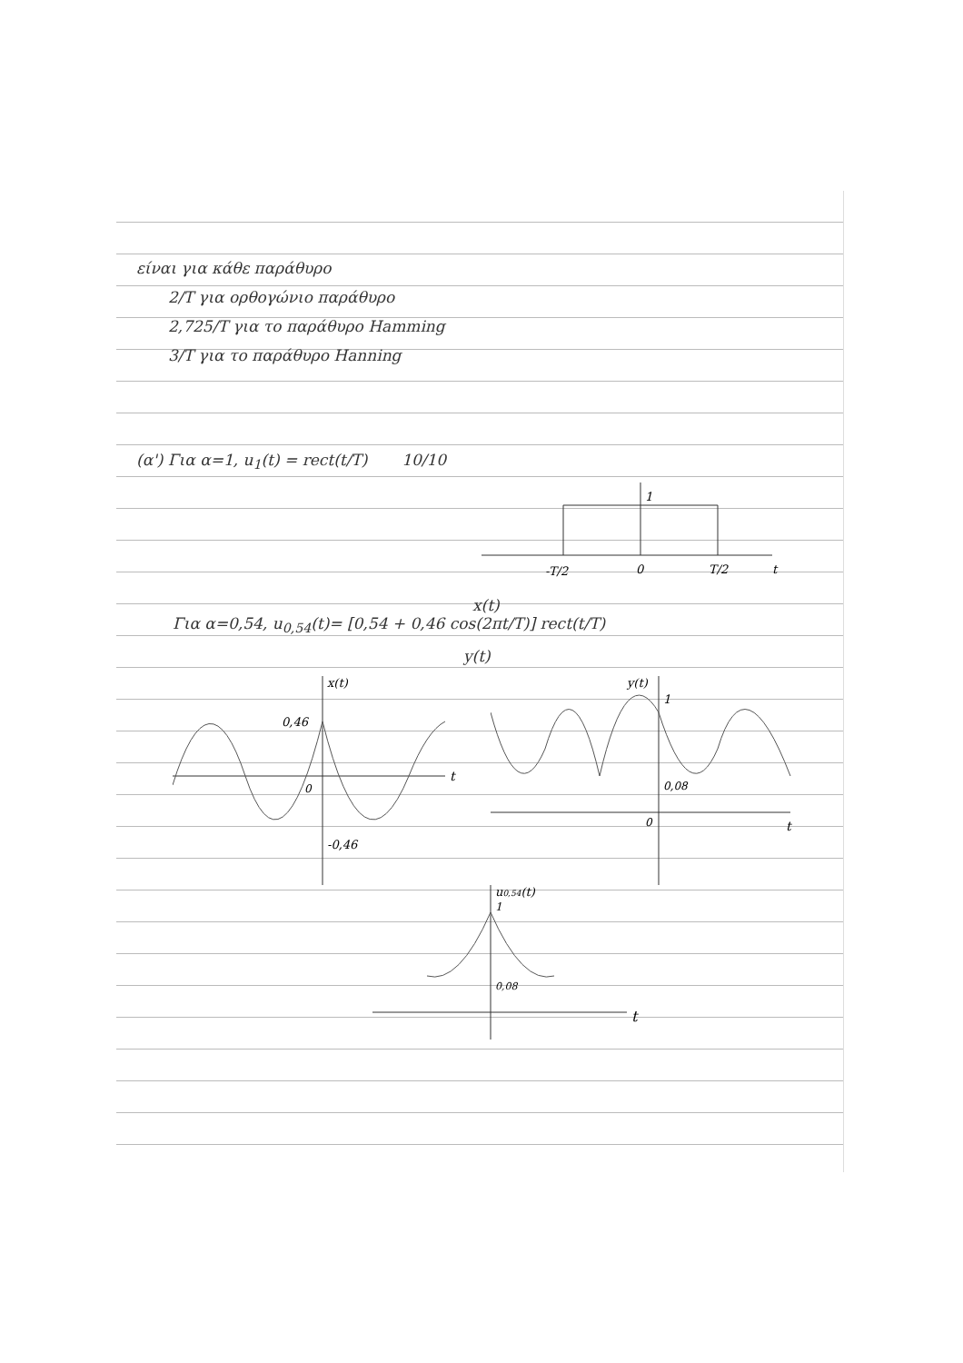είναι για κάθε παράθυρο
2/T για ορθογώνιο παράθυρο
2,725/T για το παράθυρο Hamming
3/T για το παράθυρο Hanning
(α') Για α=1, u<sub>1</sub>(t) = rect(t/T) 10/10
1
-T/2
0
T/2
t
x(t)
Για α=0,54, u<sub>0,54</sub>(t)= [0,54 + 0,46 cos(2πt/T)] rect(t/T)
y(t)
x(t)
0,46
0
-0,46
t
y(t)
1
0,08
0
t
u0,54(t)
1
0,08
t